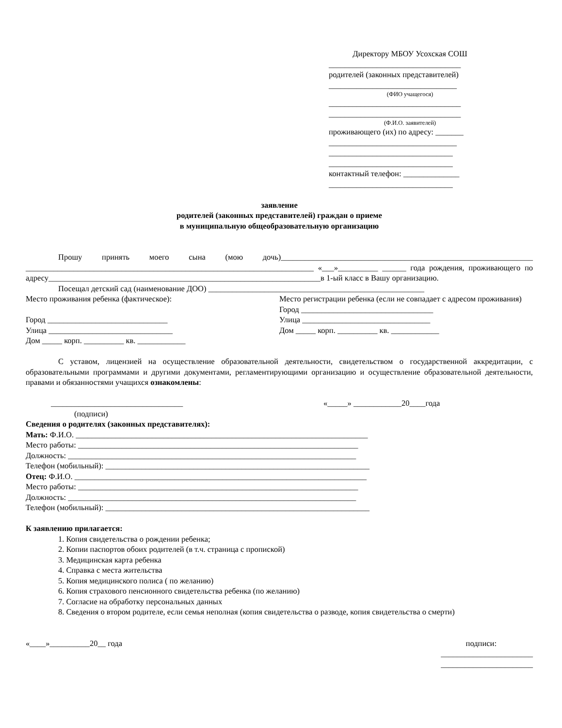Директору МБОУ Усохская СОШ
_________________________________
родителей (законных представителей)
________________________________
(ФИО учащегося)
_________________________________
_________________________________
(Ф.И.О. заявителей)
проживающего (их) по адресу: _______
________________________________
_______________________________
_______________________________
контактный телефон: ______________
_______________________________
заявление
родителей (законных представителей) граждан о приеме
в муниципальную общеобразовательную организацию
Прошу принять моего сына (мою дочь)_______________________________________________________________ ________________________________________________________________________ «___»__________ ______ года рождения, проживающего по адресу____________________________________________________________________в 1-ый класс в Вашу организацию.
Посещал детский сад (наименование ДОО) ______________________________________________________
Место проживания ребенка (фактическое):
Город ______________________________
Улица _______________________________
Дом _____ корп. __________ кв. ____________
Место регистрации ребенка (если не совпадает с адресом проживания)
Город _________________________________
Улица ________________________________
Дом _____ корп. __________ кв. ____________
С уставом, лицензией на осуществление образовательной деятельности, свидетельством о государственной аккредитации, с образовательными программами и другими документами, регламентирующими организацию и осуществление образовательной деятельности, правами и обязанностями учащихся ознакомлены:
_________________________________ «_____» ____________20____года
(подписи)
Сведения о родителях (законных представителях):
Мать: Ф.И.О. _________________________________________________________________________
Место работы: ______________________________________________________________________
Должность: ________________________________________________________________________
Телефон (мобильный): __________________________________________________________________
Отец: Ф.И.О. _________________________________________________________________________
Место работы: ______________________________________________________________________
Должность: ________________________________________________________________________
Телефон (мобильный): __________________________________________________________________
К заявлению прилагается:
1. Копия свидетельства о рождении ребенка;
2. Копии паспортов обоих родителей (в т.ч. страница с пропиской)
3. Медицинская карта ребенка
4. Справка с места жительства
5. Копия медицинского полиса ( по желанию)
6. Копия страхового пенсионного свидетельства ребенка (по желанию)
7. Согласие на обработку персональных данных
8. Сведения о втором родителе, если семья неполная (копия свидетельства о разводе, копия свидетельства о смерти)
«____»__________20__ года подписи:
_______________________
_______________________